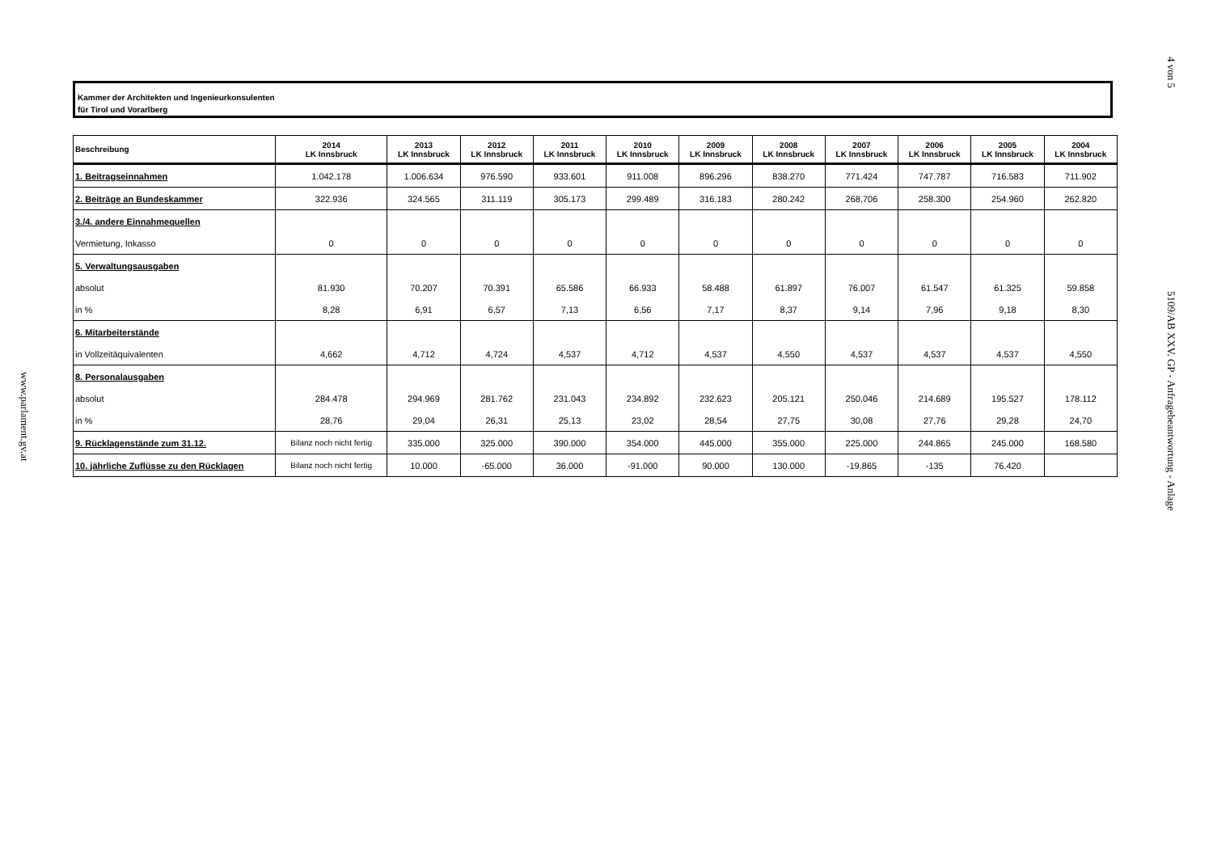4 von 5
5109/AB XXV. GP - Anfragebeantwortung - Anlage
www.parlament.gv.at
Kammer der Architekten und Ingenieurkonsulenten
für Tirol und Vorarlberg
| Beschreibung | 2014 LK Innsbruck | 2013 LK Innsbruck | 2012 LK Innsbruck | 2011 LK Innsbruck | 2010 LK Innsbruck | 2009 LK Innsbruck | 2008 LK Innsbruck | 2007 LK Innsbruck | 2006 LK Innsbruck | 2005 LK Innsbruck | 2004 LK Innsbruck |
| --- | --- | --- | --- | --- | --- | --- | --- | --- | --- | --- | --- |
| 1. Beitragseinnahmen | 1.042.178 | 1.006.634 | 976.590 | 933.601 | 911.008 | 896.296 | 838.270 | 771.424 | 747.787 | 716.583 | 711.902 |
| 2. Beiträge an Bundeskammer | 322.936 | 324.565 | 311.119 | 305.173 | 299.489 | 316.183 | 280.242 | 268.706 | 258.300 | 254.960 | 262.820 |
| 3./4. andere Einnahmequellen | | | | | | | | | | | |
| Vermietung, Inkasso | 0 | 0 | 0 | 0 | 0 | 0 | 0 | 0 | 0 | 0 | 0 |
| 5. Verwaltungsausgaben | | | | | | | | | | | |
| absolut | 81.930 | 70.207 | 70.391 | 65.586 | 66.933 | 58.488 | 61.897 | 76.007 | 61.547 | 61.325 | 59.858 |
| in % | 8,28 | 6,91 | 6,57 | 7,13 | 6,56 | 7,17 | 8,37 | 9,14 | 7,96 | 9,18 | 8,30 |
| 6. Mitarbeiterstände | | | | | | | | | | | |
| in Vollzeitäquivalenten | 4,662 | 4,712 | 4,724 | 4,537 | 4,712 | 4,537 | 4,550 | 4,537 | 4,537 | 4,537 | 4,550 |
| 8. Personalausgaben | | | | | | | | | | | |
| absolut | 284.478 | 294.969 | 281.762 | 231.043 | 234.892 | 232.623 | 205.121 | 250.046 | 214.689 | 195.527 | 178.112 |
| in % | 28,76 | 29,04 | 26,31 | 25,13 | 23,02 | 28,54 | 27,75 | 30,08 | 27,76 | 29,28 | 24,70 |
| 9. Rücklagenstände zum 31.12. | Bilanz noch nicht fertig | 335.000 | 325.000 | 390.000 | 354.000 | 445.000 | 355.000 | 225.000 | 244.865 | 245.000 | 168.580 |
| 10. jährliche Zuflüsse zu den Rücklagen | Bilanz noch nicht fertig | 10.000 | -65.000 | 36.000 | -91.000 | 90.000 | 130.000 | -19.865 | -135 | 76.420 | |